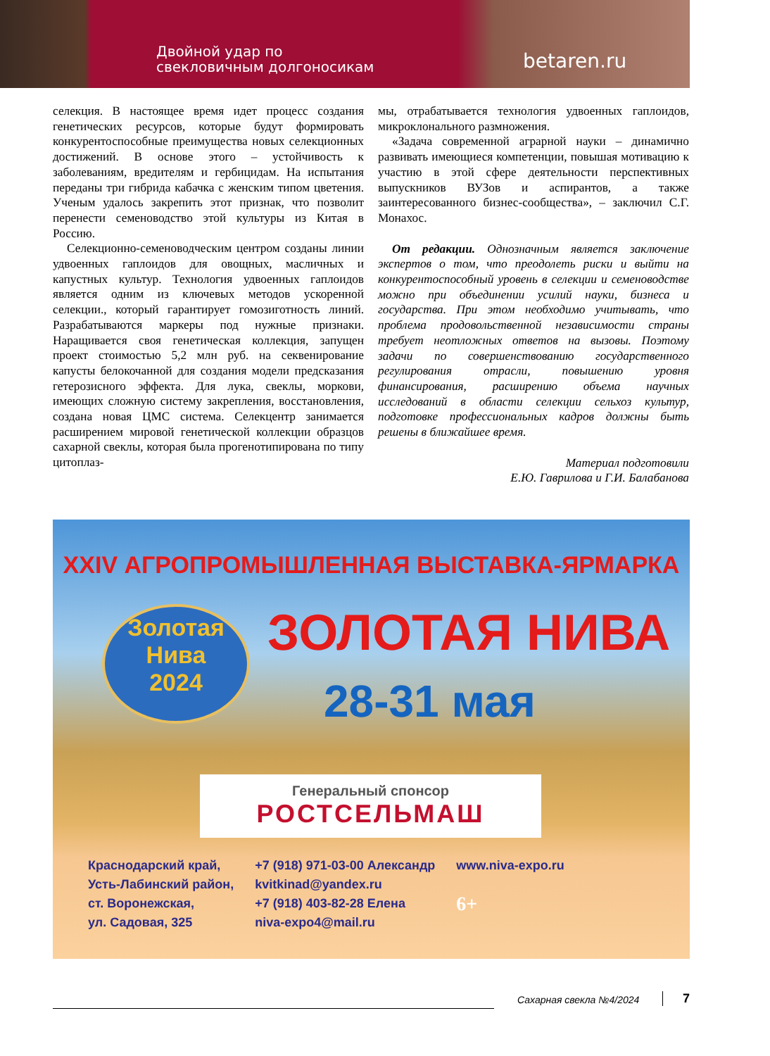Двойной удар по
свекловичным долгоносикам
betaren.ru
селекция. В настоящее время идет процесс создания генетических ресурсов, которые будут формировать конкурентоспособные преимущества новых селекционных достижений. В основе этого – устойчивость к заболеваниям, вредителям и гербицидам. На испытания переданы три гибрида кабачка с женским типом цветения. Ученым удалось закрепить этот признак, что позволит перенести семеноводство этой культуры из Китая в Россию.
Селекционно-семеноводческим центром созданы линии удвоенных гаплоидов для овощных, масличных и капустных культур. Технология удвоенных гаплоидов является одним из ключевых методов ускоренной селекции., который гарантирует гомозиготность линий. Разрабатываются маркеры под нужные признаки. Наращивается своя генетическая коллекция, запущен проект стоимостью 5,2 млн руб. на секвенирование капусты белокочанной для создания модели предсказания гетерозисного эффекта. Для лука, свеклы, моркови, имеющих сложную систему закрепления, восстановления, создана новая ЦМС система. Селекцентр занимается расширением мировой генетической коллекции образцов сахарной свеклы, которая была прогенотипирована по типу цитоплаз-
мы, отрабатывается технология удвоенных гаплоидов, микроклонального размножения.
«Задача современной аграрной науки – динамично развивать имеющиеся компетенции, повышая мотивацию к участию в этой сфере деятельности перспективных выпускников ВУЗов и аспирантов, а также заинтересованного бизнес-сообщества», – заключил С.Г. Монахос.
От редакции. Однозначным является заключение экспертов о том, что преодолеть риски и выйти на конкурентоспособный уровень в селекции и семеноводстве можно при объединении усилий науки, бизнеса и государства. При этом необходимо учитывать, что проблема продовольственной независимости страны требует неотложных ответов на вызовы. Поэтому задачи по совершенствованию государственного регулирования отрасли, повышению уровня финансирования, расширению объема научных исследований в области селекции сельхоз культур, подготовке профессиональных кадров должны быть решены в ближайшее время.
Материал подготовили
Е.Ю. Гаврилова и Г.И. Балабанова
XXIV АГРОПРОМЫШЛЕННАЯ ВЫСТАВКА-ЯРМАРКА
Золотая
Нива
2024
ЗОЛОТАЯ НИВА
28-31 мая
Генеральный спонсор
РОСТСЕЛЬМАШ
Краснодарский край,
Усть-Лабинский район,
ст. Воронежская,
ул. Садовая, 325
+7 (918) 971-03-00 Александр
kvitkinad@yandex.ru
+7 (918) 403-82-28 Елена
niva-expo4@mail.ru
www.niva-expo.ru
6+
Сахарная свекла №4/2024 7